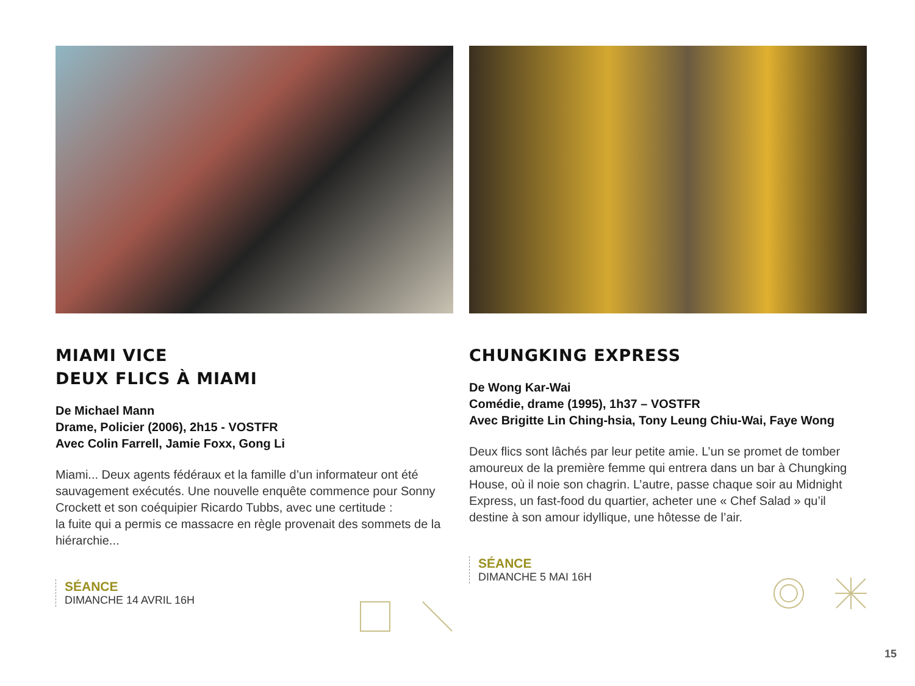MIAMI VICE
DEUX FLICS À MIAMI
De Michael Mann
Drame, Policier (2006), 2h15 - VOSTFR
Avec Colin Farrell, Jamie Foxx, Gong Li
Miami... Deux agents fédéraux et la famille d’un informateur ont été sauvagement exécutés. Une nouvelle enquête commence pour Sonny Crockett et son coéquipier Ricardo Tubbs, avec une certitude :
la fuite qui a permis ce massacre en règle provenait des sommets de la hiérarchie...
SÉANCE
DIMANCHE 14 AVRIL 16H
CHUNGKING EXPRESS
De Wong Kar-Wai
Comédie, drame (1995), 1h37 – VOSTFR
Avec Brigitte Lin Ching-hsia, Tony Leung Chiu-Wai, Faye Wong
Deux flics sont lâchés par leur petite amie. L’un se promet de tomber amoureux de la première femme qui entrera dans un bar à Chungking House, où il noie son chagrin. L’autre, passe chaque soir au Midnight Express, un fast-food du quartier, acheter une « Chef Salad » qu’il destine à son amour idyllique, une hôtesse de l’air.
SÉANCE
DIMANCHE 5 MAI 16H
15